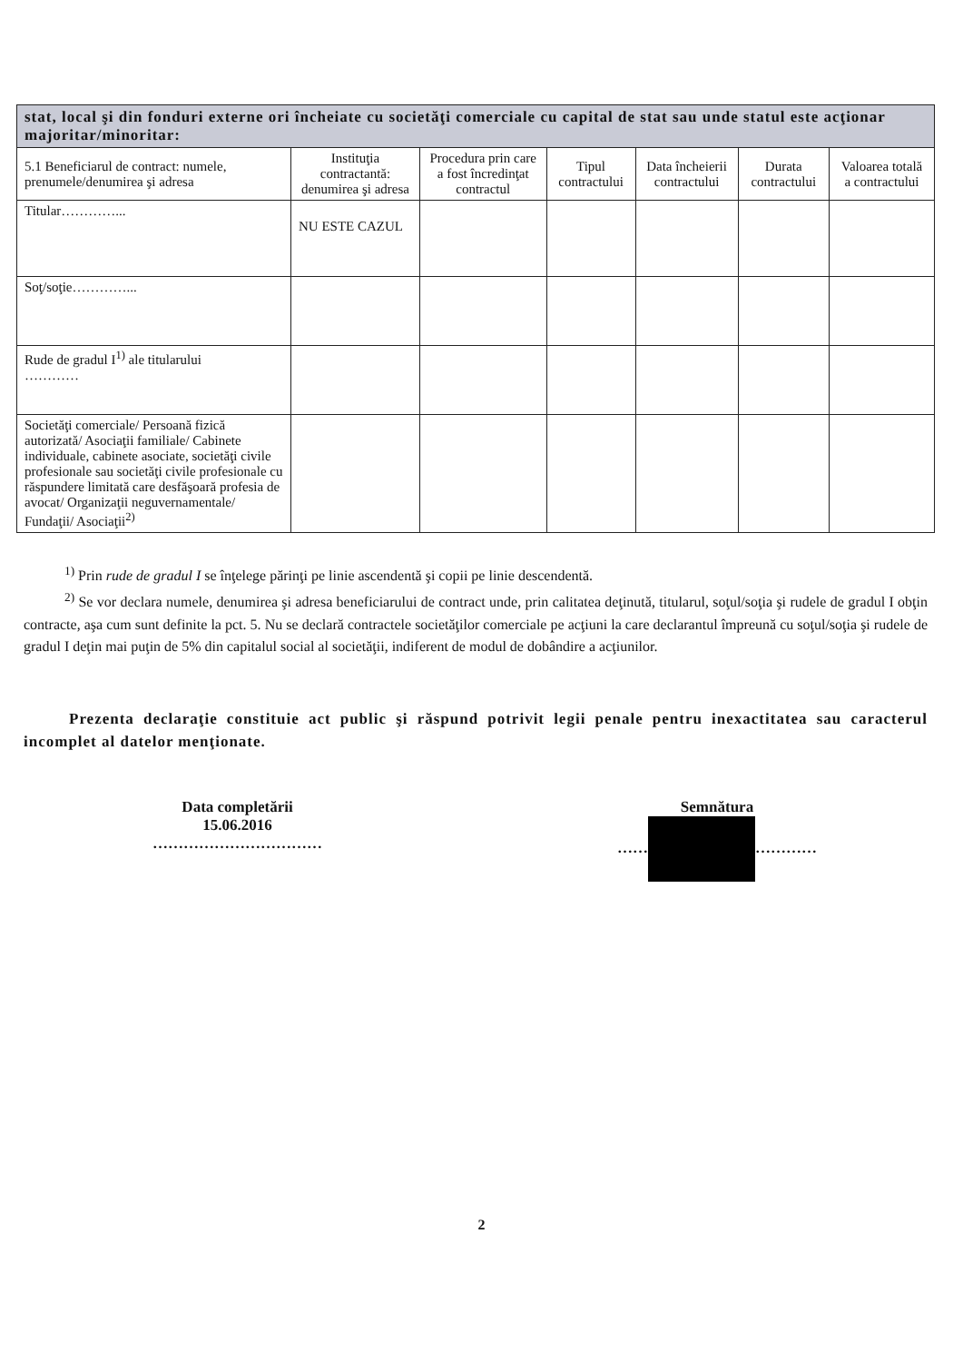| stat, local şi din fonduri externe ori încheiate cu societăţi comerciale cu capital de stat sau unde statul este acţionar majoritar/minoritar: | | | | | | |
| 5.1 Beneficiarul de contract: numele, prenumele/denumirea şi adresa | Instituţia contractantă: denumirea şi adresa | Procedura prin care a fost încredinţat contractul | Tipul contractului | Data încheierii contractului | Durata contractului | Valoarea totală a contractului |
| Titular…………... | NU ESTE CAZUL | | | | | |
| Soţ/soţie…………... | | | | | | |
| Rude de gradul I<sup>1)</sup> ale titularului ………… | | | | | | |
| Societăţi comerciale/ Persoană fizică autorizată/ Asociaţii familiale/ Cabinete individuale, cabinete asociate, societăţi civile profesionale sau societăţi civile profesionale cu răspundere limitată care desfăşoară profesia de avocat/ Organizaţii neguvernamentale/ Fundaţii/ Asociaţii<sup>2)</sup> | | | | | | |
<sup>1)</sup> Prin rude de gradul I se înţelege părinţi pe linie ascendentă şi copii pe linie descendentă.
<sup>2)</sup> Se vor declara numele, denumirea şi adresa beneficiarului de contract unde, prin calitatea deţinută, titularul, soţul/soţia şi rudele de gradul I obţin contracte, aşa cum sunt definite la pct. 5. Nu se declară contractele societăţilor comerciale pe acţiuni la care declarantul împreună cu soţul/soţia şi rudele de gradul I deţin mai puţin de 5% din capitalul social al societăţii, indiferent de modul de dobândire a acţiunilor.
Prezenta declaraţie constituie act public şi răspund potrivit legii penale pentru inexactitatea sau caracterul incomplet al datelor menţionate.
Data completării
15.06.2016
……………………………
Semnătura
…… …………
2